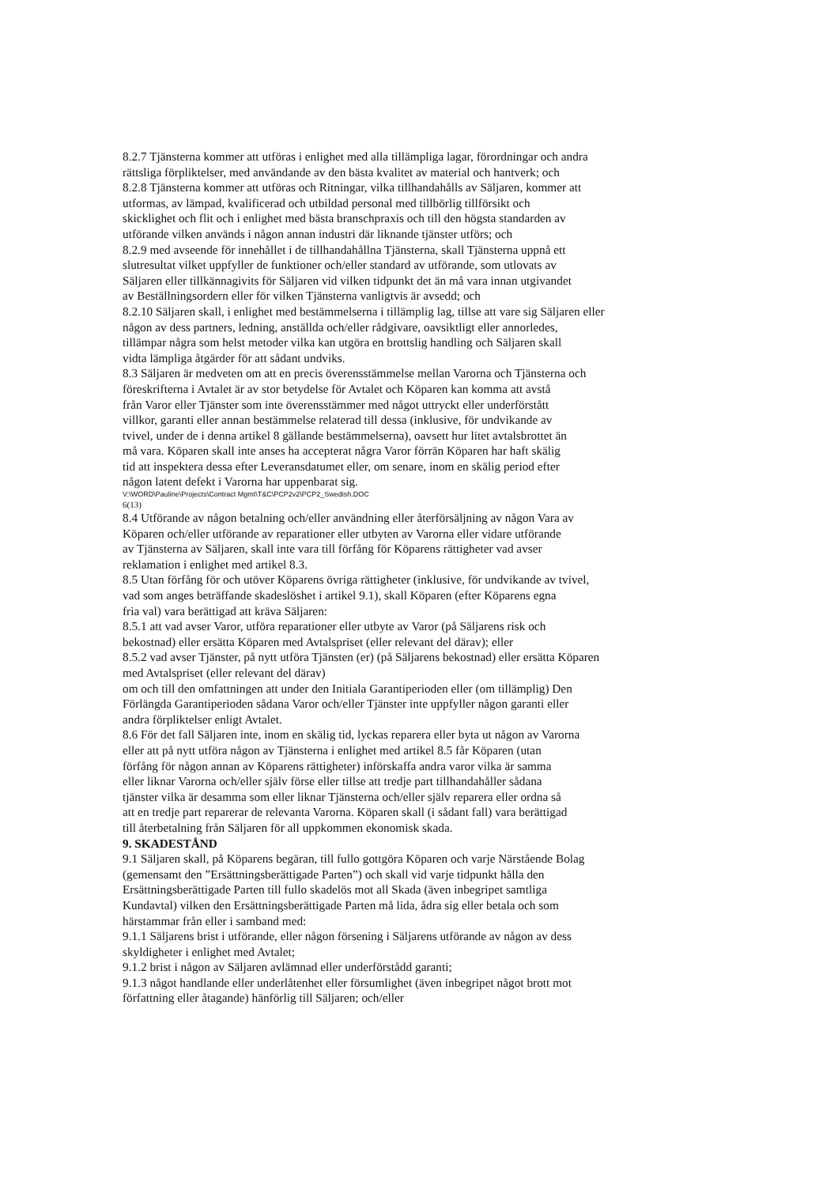8.2.7 Tjänsterna kommer att utföras i enlighet med alla tillämpliga lagar, förordningar och andra
rättsliga förpliktelser, med användande av den bästa kvalitet av material och hantverk; och
8.2.8 Tjänsterna kommer att utföras och Ritningar, vilka tillhandahålls av Säljaren, kommer att
utformas, av lämpad, kvalificerad och utbildad personal med tillbörlig tillförsikt och
skicklighet och flit och i enlighet med bästa branschpraxis och till den högsta standarden av
utförande vilken används i någon annan industri där liknande tjänster utförs; och
8.2.9 med avseende för innehållet i de tillhandahållna Tjänsterna, skall Tjänsterna uppnå ett
slutresultat vilket uppfyller de funktioner och/eller standard av utförande, som utlovats av
Säljaren eller tillkännagivits för Säljaren vid vilken tidpunkt det än må vara innan utgivandet
av Beställningsordern eller för vilken Tjänsterna vanligtvis är avsedd; och
8.2.10 Säljaren skall, i enlighet med bestämmelserna i tillämplig lag, tillse att vare sig Säljaren eller
någon av dess partners, ledning, anställda och/eller rådgivare, oavsiktligt eller annorledes,
tillämpar några som helst metoder vilka kan utgöra en brottslig handling och Säljaren skall
vidta lämpliga åtgärder för att sådant undviks.
8.3 Säljaren är medveten om att en precis överensstämmelse mellan Varorna och Tjänsterna och
föreskrifterna i Avtalet är av stor betydelse för Avtalet och Köparen kan komma att avstå
från Varor eller Tjänster som inte överensstämmer med något uttryckt eller underförstått
villkor, garanti eller annan bestämmelse relaterad till dessa (inklusive, för undvikande av
tvivel, under de i denna artikel 8 gällande bestämmelserna), oavsett hur litet avtalsbrottet än
må vara. Köparen skall inte anses ha accepterat några Varor förrän Köparen har haft skälig
tid att inspektera dessa efter Leveransdatumet eller, om senare, inom en skälig period efter
någon latent defekt i Varorna har uppenbarat sig.
V:\WORD\Pauline\Projects\Contract Mgmt\T&C\PCP2v2\PCP2_Swedish.DOC
6(13)
8.4 Utförande av någon betalning och/eller användning eller återförsäljning av någon Vara av
Köparen och/eller utförande av reparationer eller utbyten av Varorna eller vidare utförande
av Tjänsterna av Säljaren, skall inte vara till förfång för Köparens rättigheter vad avser
reklamation i enlighet med artikel 8.3.
8.5 Utan förfång för och utöver Köparens övriga rättigheter (inklusive, för undvikande av tvivel,
vad som anges beträffande skadeslöshet i artikel 9.1), skall Köparen (efter Köparens egna
fria val) vara berättigad att kräva Säljaren:
8.5.1 att vad avser Varor, utföra reparationer eller utbyte av Varor (på Säljarens risk och
bekostnad) eller ersätta Köparen med Avtalspriset (eller relevant del därav); eller
8.5.2 vad avser Tjänster, på nytt utföra Tjänsten (er) (på Säljarens bekostnad) eller ersätta Köparen
med Avtalspriset (eller relevant del därav)
om och till den omfattningen att under den Initiala Garantiperioden eller (om tillämplig) Den
Förlängda Garantiperioden sådana Varor och/eller Tjänster inte uppfyller någon garanti eller
andra förpliktelser enligt Avtalet.
8.6 För det fall Säljaren inte, inom en skälig tid, lyckas reparera eller byta ut någon av Varorna
eller att på nytt utföra någon av Tjänsterna i enlighet med artikel 8.5 får Köparen (utan
förfång för någon annan av Köparens rättigheter) införskaffa andra varor vilka är samma
eller liknar Varorna och/eller själv förse eller tillse att tredje part tillhandahåller sådana
tjänster vilka är desamma som eller liknar Tjänsterna och/eller själv reparera eller ordna så
att en tredje part reparerar de relevanta Varorna. Köparen skall (i sådant fall) vara berättigad
till återbetalning från Säljaren för all uppkommen ekonomisk skada.
9. SKADESTÅND
9.1 Säljaren skall, på Köparens begäran, till fullo gottgöra Köparen och varje Närstående Bolag
(gemensamt den ”Ersättningsberättigade Parten”) och skall vid varje tidpunkt hålla den
Ersättningsberättigade Parten till fullo skadelös mot all Skada (även inbegripet samtliga
Kundavtal) vilken den Ersättningsberättigade Parten må lida, ådra sig eller betala och som
härstammar från eller i samband med:
9.1.1 Säljarens brist i utförande, eller någon försening i Säljarens utförande av någon av dess
skyldigheter i enlighet med Avtalet;
9.1.2 brist i någon av Säljaren avlämnad eller underförstådd garanti;
9.1.3 något handlande eller underlåtenhet eller försumlighet (även inbegripet något brott mot
författning eller åtagande) hänförlig till Säljaren; och/eller